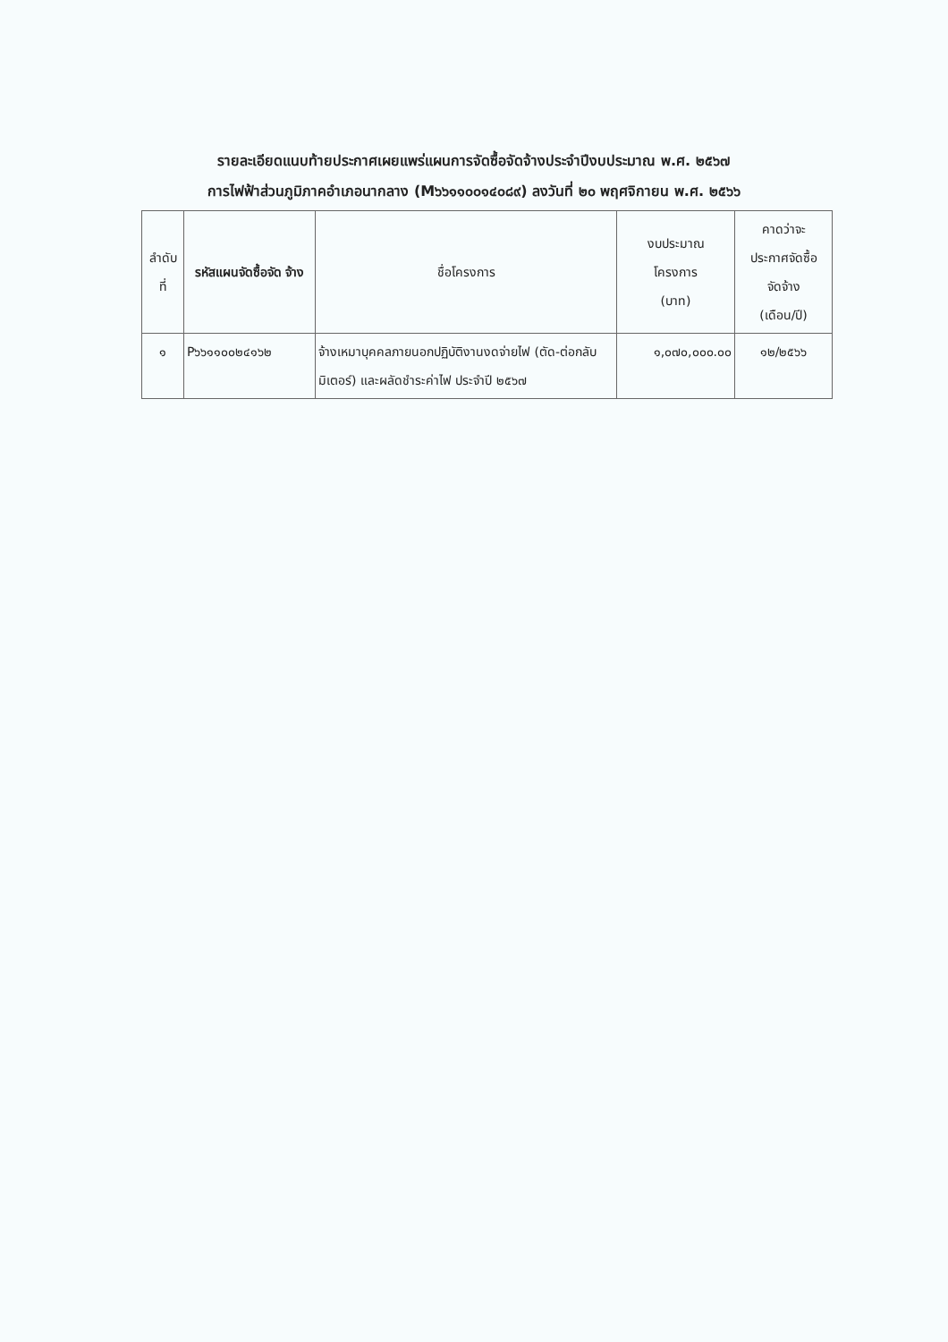รายละเอียดแนบท้ายประกาศเผยแพร่แผนการจัดซื้อจัดจ้างประจำปีงบประมาณ พ.ศ. ๒๕๖๗
การไฟฟ้าส่วนภูมิภาคอำเภอนากลาง (M๖๖๑๑๐๐๑๔๐๘๙) ลงวันที่ ๒๐ พฤศจิกายน พ.ศ. ๒๕๖๖
| ลำดับ ที่ | รหัสแผนจัดซื้อจัด จ้าง | ชื่อโครงการ | งบประมาณ โครงการ (บาท) | คาดว่าจะ ประกาศจัดซื้อ จัดจ้าง (เดือน/ปี) |
| --- | --- | --- | --- | --- |
| ๑ | P๖๖๑๑๐๐๒๔๑๖๒ | จ้างเหมาบุคคลภายนอกปฏิบัติงานงดจ่ายไฟ (ตัด-ต่อกลับมิเตอร์) และผลัดชำระค่าไฟ ประจำปี ๒๕๖๗ | ๑,๐๗๐,๐๐๐.๐๐ | ๑๒/๒๕๖๖ |